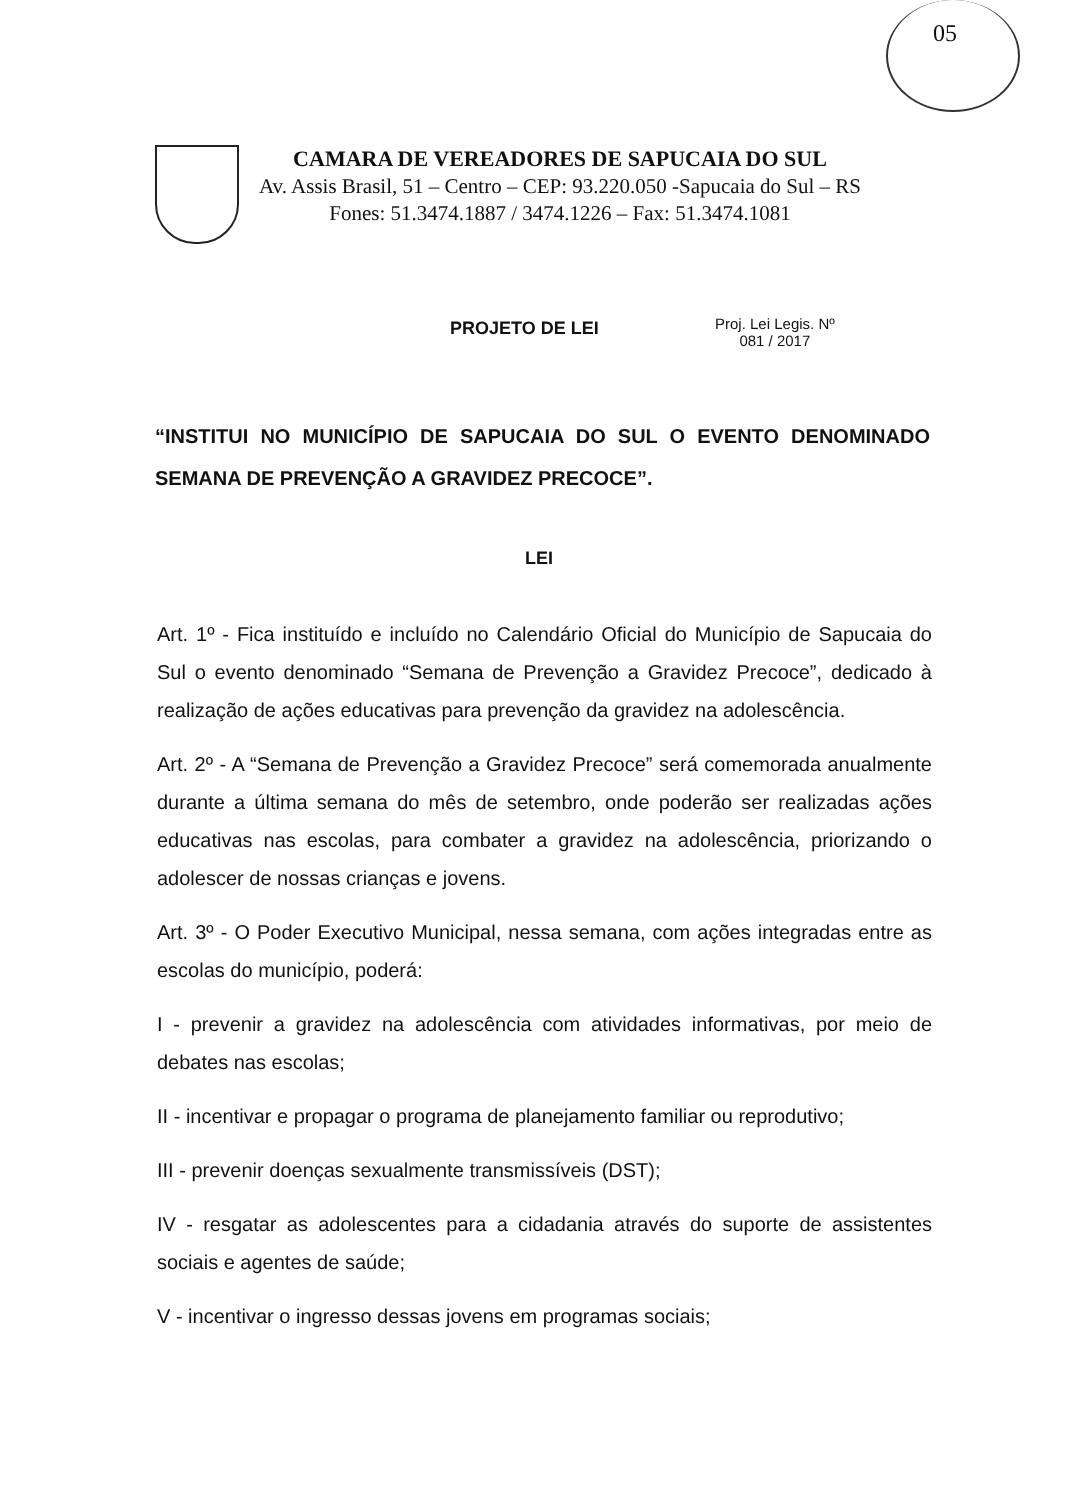05
CAMARA DE VEREADORES DE SAPUCAIA DO SUL
Av. Assis Brasil, 51 – Centro – CEP: 93.220.050 -Sapucaia do Sul – RS
Fones: 51.3474.1887 / 3474.1226 – Fax: 51.3474.1081
Proj. Lei Legis. Nº
081 / 2017
PROJETO DE LEI
“INSTITUI NO MUNICÍPIO DE SAPUCAIA DO SUL O EVENTO DENOMINADO SEMANA DE PREVENÇÃO A GRAVIDEZ PRECOCE”.
LEI
Art. 1º - Fica instituído e incluído no Calendário Oficial do Município de Sapucaia do Sul o evento denominado “Semana de Prevenção a Gravidez Precoce”, dedicado à realização de ações educativas para prevenção da gravidez na adolescência.
Art. 2º - A “Semana de Prevenção a Gravidez Precoce” será comemorada anualmente durante a última semana do mês de setembro, onde poderão ser realizadas ações educativas nas escolas, para combater a gravidez na adolescência, priorizando o adolescer de nossas crianças e jovens.
Art. 3º - O Poder Executivo Municipal, nessa semana, com ações integradas entre as escolas do município, poderá:
I - prevenir a gravidez na adolescência com atividades informativas, por meio de debates nas escolas;
II - incentivar e propagar o programa de planejamento familiar ou reprodutivo;
III - prevenir doenças sexualmente transmissíveis (DST);
IV - resgatar as adolescentes para a cidadania através do suporte de assistentes sociais e agentes de saúde;
V - incentivar o ingresso dessas jovens em programas sociais;